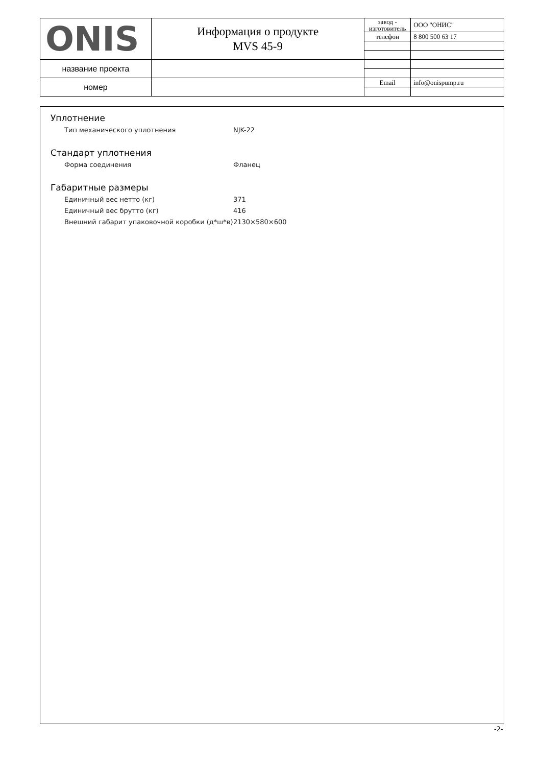| ONIS | Информация о продукте MVS 45-9 | завод - изготовитель | ООО "ОНИС" |
| | | телефон | 8 800 500 63 17 |
| название проекта | | | |
| номер | | Email | info@onispump.ru |
Уплотнение
Тип механического уплотнения NJK-22
Стандарт уплотнения
Форма соединения Фланец
Габаритные размеры
Единичный вес нетто (кг) 371
Единичный вес брутто (кг) 416
Внешний габарит упаковочной коробки (д*ш*в) 2130×580×600
-2-